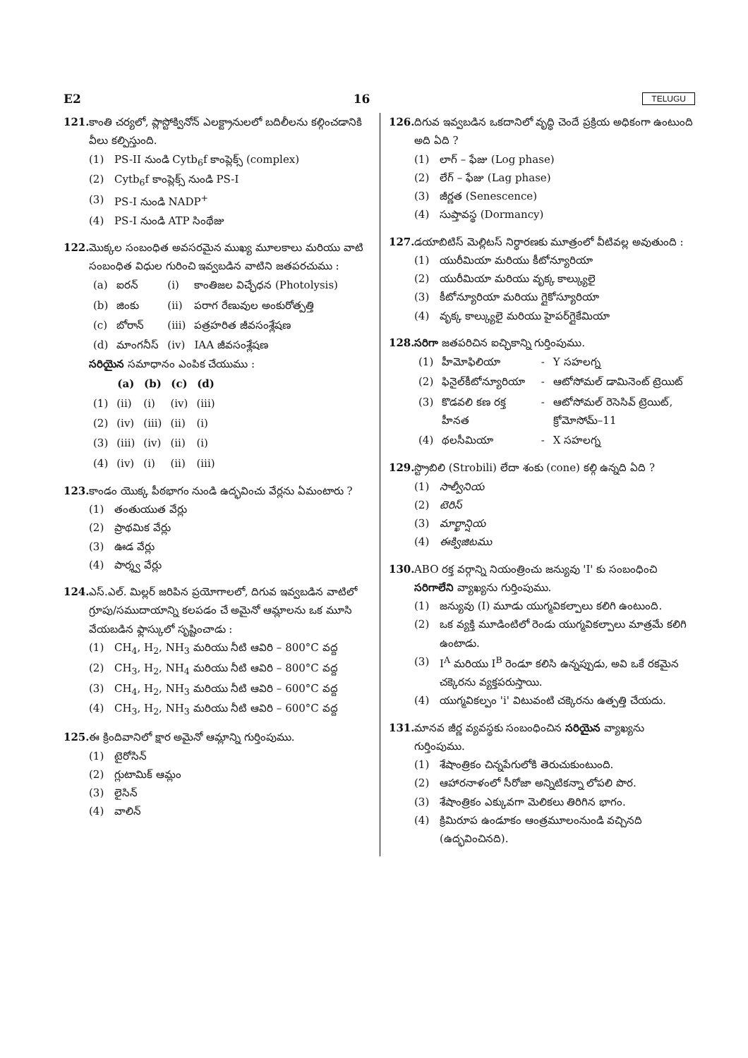E2 16 TELUGU
121. కాంతి చర్యలో, ప్లాస్టోక్వినోన్ ఎలక్ట్రానులలో బదిలీలను కల్గించడానికి వీలు కల్పిస్తుంది.
(1) PS-II నుండి Cytb<sub>6</sub>f కాంప్లెక్స్ (complex)
(2) Cytb<sub>6</sub>f కాంప్లెక్స్ నుండి PS-I
(3) PS-I నుండి NADP<sup>+</sup>
(4) PS-I నుండి ATP సింథేజు
122. మొక్కల సంబంధిత అవసరమైన ముఖ్య మూలకాలు మరియు వాటి సంబంధిత విధుల గురించి ఇవ్వబడిన వాటిని జతపరచుము :
| (a) | ఐరన్ | (i) | కాంతిజల విచ్ఛేధన (Photolysis) |
| (b) | జింకు | (ii) | పరాగ రేణువుల అంకురోత్పత్తి |
| (c) | బోరాన్ | (iii) | పత్రహరిత జీవసంశ్లేషణ |
| (d) | మాంగనీస్ | (iv) | IAA జీవసంశ్లేషణ |
సరియైన సమాధానం ఎంపిక చేయుము :
| | (a) | (b) | (c) | (d) |
| --- | --- | --- | --- | --- |
| (1) | (ii) | (i) | (iv) | (iii) |
| (2) | (iv) | (iii) | (ii) | (i) |
| (3) | (iii) | (iv) | (ii) | (i) |
| (4) | (iv) | (i) | (ii) | (iii) |
123. కాండం యొక్క పీఠభాగం నుండి ఉద్భవించు వేర్లను ఏమంటారు ?
(1) తంతుయుత వేర్లు
(2) ప్రాథమిక వేర్లు
(3) ఊడ వేర్లు
(4) పార్శ్వ వేర్లు
124. ఎస్.ఎల్. మిల్లర్ జరిపిన ప్రయోగాలలో, దిగువ ఇవ్వబడిన వాటిలో గ్రూపు/సముదాయాన్ని కలపడం చే అమైనో ఆమ్లాలను ఒక మూసి వేయబడిన ఫ్లాస్కులో సృష్టించాడు :
(1) CH<sub>4</sub>, H<sub>2</sub>, NH<sub>3</sub> మరియు నీటి ఆవిరి – 800°C వద్ద
(2) CH<sub>3</sub>, H<sub>2</sub>, NH<sub>4</sub> మరియు నీటి ఆవిరి – 800°C వద్ద
(3) CH<sub>4</sub>, H<sub>2</sub>, NH<sub>3</sub> మరియు నీటి ఆవిరి – 600°C వద్ద
(4) CH<sub>3</sub>, H<sub>2</sub>, NH<sub>3</sub> మరియు నీటి ఆవిరి – 600°C వద్ద
125. ఈ క్రిందివానిలో క్షార అమైనో ఆమ్లాన్ని గుర్తింపుము.
(1) టైరోసిన్
(2) గ్లుటామిక్ ఆమ్లం
(3) లైసిన్
(4) వాలిన్
126. దిగువ ఇవ్వబడిన ఒకదానిలో వృద్ధి చెందే ప్రక్రియ అధికంగా ఉంటుంది అది ఏది ?
(1) లాగ్ – ఫేజు (Log phase)
(2) లేగ్ – ఫేజు (Lag phase)
(3) జీర్ణత (Senescence)
(4) సుప్తావస్థ (Dormancy)
127. డయాబిటిస్ మెల్లిటస్ నిర్ధారణకు మూత్రంలో వీటివల్ల అవుతుంది :
(1) యురీమియా మరియు కీటోన్యూరియా
(2) యురీమియా మరియు వృక్క కాల్క్యులై
(3) కీటోన్యూరియా మరియు గ్లైకోస్యూరియా
(4) వృక్క కాల్క్యులై మరియు హైపర్‌గ్లైకేమియా
128. సరిగా జతపరిచిన ఐచ్ఛికాన్ని గుర్తింపుము.
| (1) | హీమోఫిలియా | - | Y సహలగ్న |
| (2) | ఫినైల్‌కీటోన్యూరియా | - | ఆటోసోమల్ డామినెంట్ ట్రెయిట్ |
| (3) | కొడవలి కణ రక్త హీనత | - | ఆటోసోమల్ రెసెసివ్ ట్రెయిట్, క్రోమోసోమ్–11 |
| (4) | థలసీమియా | - | X సహలగ్న |
129. స్ట్రొబిలి (Strobili) లేదా శంకు (cone) కల్గి ఉన్నది ఏది ?
(1) సాల్వీనియ
(2) టెరిస్
(3) మార్ఖాన్షియ
(4) ఈక్విజిటము
130. ABO రక్త వర్గాన్ని నియంత్రించు జన్యువు 'I' కు సంబంధించి సరిగాలేని వ్యాఖ్యను గుర్తింపుము.
(1) జన్యువు (I) మూడు యుగ్మవికల్పాలు కలిగి ఉంటుంది.
(2) ఒక వ్యక్తి మూడింటిలో రెండు యుగ్మవికల్పాలు మాత్రమే కలిగి ఉంటాడు.
(3) I<sup>A</sup> మరియు I<sup>B</sup> రెండూ కలిసి ఉన్నప్పుడు, అవి ఒకే రకమైన చక్కెరను వ్యక్తపరుస్తాయి.
(4) యుగ్మవికల్పం 'i' విటువంటి చక్కెరను ఉత్పత్తి చేయదు.
131. మానవ జీర్ణ వ్యవస్థకు సంబంధించిన సరియైన వ్యాఖ్యను గుర్తింపుము.
(1) శేషాంత్రికం చిన్నపేగులోకి తెరుచుకుంటుంది.
(2) ఆహారనాళంలో సీరోజా అన్నిటికన్నా లోపలి పొర.
(3) శేషాంత్రికం ఎక్కువగా మెలికలు తిరిగిన భాగం.
(4) క్రిమిరూప ఉండూకం ఆంత్రమూలంనుండి వచ్చినది (ఉద్భవించినది).